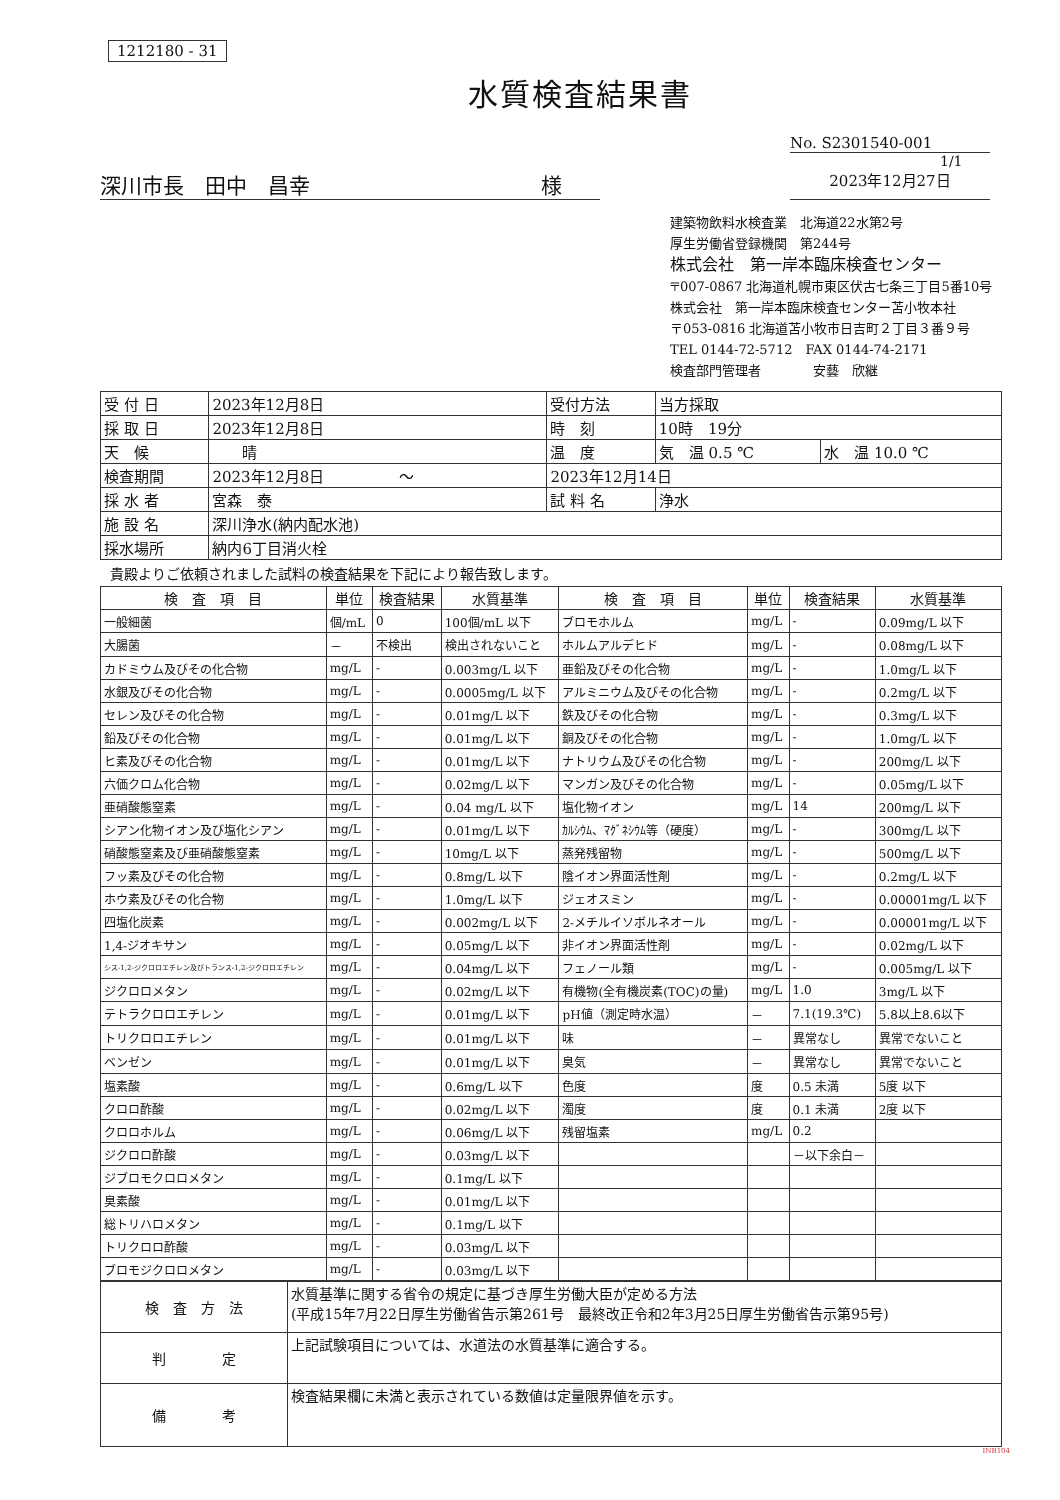1212180 - 31
水質検査結果書
No. S2301540-001
1/1
深川市長　田中　昌幸　　　　　　　　　　　様
2023年12月27日
建築物飲料水検査業　北海道22水第2号
厚生労働省登録機関　第244号
株式会社　第一岸本臨床検査センター
〒007-0867 北海道札幌市東区伏古七条三丁目5番10号
株式会社　第一岸本臨床検査センター苫小牧本社
〒053-0816 北海道苫小牧市日吉町２丁目３番９号
TEL 0144-72-5712　FAX 0144-74-2171
検査部門管理者　　　　安藝　欣継
| 受 付 日 | 2023年12月8日 | 受付方法 | 当方採取 | |
| 採 取 日 | 2023年12月8日 | 時 刻 | 10時 19分 | |
| 天 候 | 晴 | 温 度 | 気 温 0.5 ℃ | 水 温 10.0 ℃ |
| 検査期間 | 2023年12月8日 ～ | 2023年12月14日 | | |
| 採 水 者 | 宮森 泰 | 試 料 名 | 浄水 | |
| 施 設 名 | 深川浄水(納内配水池) | | | |
| 採水場所 | 納内6丁目消火栓 | | | |
貴殿よりご依頼されました試料の検査結果を下記により報告致します。
| 検 査 項 目 | 単位 | 検査結果 | 水質基準 | 検 査 項 目 | 単位 | 検査結果 | 水質基準 |
| --- | --- | --- | --- | --- | --- | --- | --- |
| 一般細菌 | 個/mL | 0 | 100個/mL 以下 | ブロモホルム | mg/L | - | 0.09mg/L 以下 |
| 大腸菌 | － | 不検出 | 検出されないこと | ホルムアルデヒド | mg/L | - | 0.08mg/L 以下 |
| カドミウム及びその化合物 | mg/L | - | 0.003mg/L 以下 | 亜鉛及びその化合物 | mg/L | - | 1.0mg/L 以下 |
| 水銀及びその化合物 | mg/L | - | 0.0005mg/L 以下 | アルミニウム及びその化合物 | mg/L | - | 0.2mg/L 以下 |
| セレン及びその化合物 | mg/L | - | 0.01mg/L 以下 | 鉄及びその化合物 | mg/L | - | 0.3mg/L 以下 |
| 鉛及びその化合物 | mg/L | - | 0.01mg/L 以下 | 銅及びその化合物 | mg/L | - | 1.0mg/L 以下 |
| ヒ素及びその化合物 | mg/L | - | 0.01mg/L 以下 | ナトリウム及びその化合物 | mg/L | - | 200mg/L 以下 |
| 六価クロム化合物 | mg/L | - | 0.02mg/L 以下 | マンガン及びその化合物 | mg/L | - | 0.05mg/L 以下 |
| 亜硝酸態窒素 | mg/L | - | 0.04 mg/L 以下 | 塩化物イオン | mg/L | 14 | 200mg/L 以下 |
| シアン化物イオン及び塩化シアン | mg/L | - | 0.01mg/L 以下 | ｶﾙｼｳﾑ、ﾏｸﾞﾈｼｳﾑ等（硬度） | mg/L | - | 300mg/L 以下 |
| 硝酸態窒素及び亜硝酸態窒素 | mg/L | - | 10mg/L 以下 | 蒸発残留物 | mg/L | - | 500mg/L 以下 |
| フッ素及びその化合物 | mg/L | - | 0.8mg/L 以下 | 陰イオン界面活性剤 | mg/L | - | 0.2mg/L 以下 |
| ホウ素及びその化合物 | mg/L | - | 1.0mg/L 以下 | ジェオスミン | mg/L | - | 0.00001mg/L 以下 |
| 四塩化炭素 | mg/L | - | 0.002mg/L 以下 | 2-メチルイソボルネオール | mg/L | - | 0.00001mg/L 以下 |
| 1,4-ジオキサン | mg/L | - | 0.05mg/L 以下 | 非イオン界面活性剤 | mg/L | - | 0.02mg/L 以下 |
| シス-1,2-ジクロロエチレン及びトランス-1,2-ジクロロエチレン | mg/L | - | 0.04mg/L 以下 | フェノール類 | mg/L | - | 0.005mg/L 以下 |
| ジクロロメタン | mg/L | - | 0.02mg/L 以下 | 有機物(全有機炭素(TOC)の量) | mg/L | 1.0 | 3mg/L 以下 |
| テトラクロロエチレン | mg/L | - | 0.01mg/L 以下 | pH値（測定時水温） | － | 7.1(19.3℃) | 5.8以上8.6以下 |
| トリクロロエチレン | mg/L | - | 0.01mg/L 以下 | 味 | － | 異常なし | 異常でないこと |
| ベンゼン | mg/L | - | 0.01mg/L 以下 | 臭気 | － | 異常なし | 異常でないこと |
| 塩素酸 | mg/L | - | 0.6mg/L 以下 | 色度 | 度 | 0.5 未満 | 5度 以下 |
| クロロ酢酸 | mg/L | - | 0.02mg/L 以下 | 濁度 | 度 | 0.1 未満 | 2度 以下 |
| クロロホルム | mg/L | - | 0.06mg/L 以下 | 残留塩素 | mg/L | 0.2 | |
| ジクロロ酢酸 | mg/L | - | 0.03mg/L 以下 | | | －以下余白－ | |
| ジブロモクロロメタン | mg/L | - | 0.1mg/L 以下 | | | | |
| 臭素酸 | mg/L | - | 0.01mg/L 以下 | | | | |
| 総トリハロメタン | mg/L | - | 0.1mg/L 以下 | | | | |
| トリクロロ酢酸 | mg/L | - | 0.03mg/L 以下 | | | | |
| ブロモジクロロメタン | mg/L | - | 0.03mg/L 以下 | | | | |
| 検 査 方 法 | 水質基準に関する省令の規定に基づき厚生労働大臣が定める方法 (平成15年7月22日厚生労働省告示第261号 最終改正令和2年3月25日厚生労働省告示第95号) |
| 判 定 | 上記試験項目については、水道法の水質基準に適合する。 |
| 備 考 | 検査結果欄に未満と表示されている数値は定量限界値を示す。 |
INB104